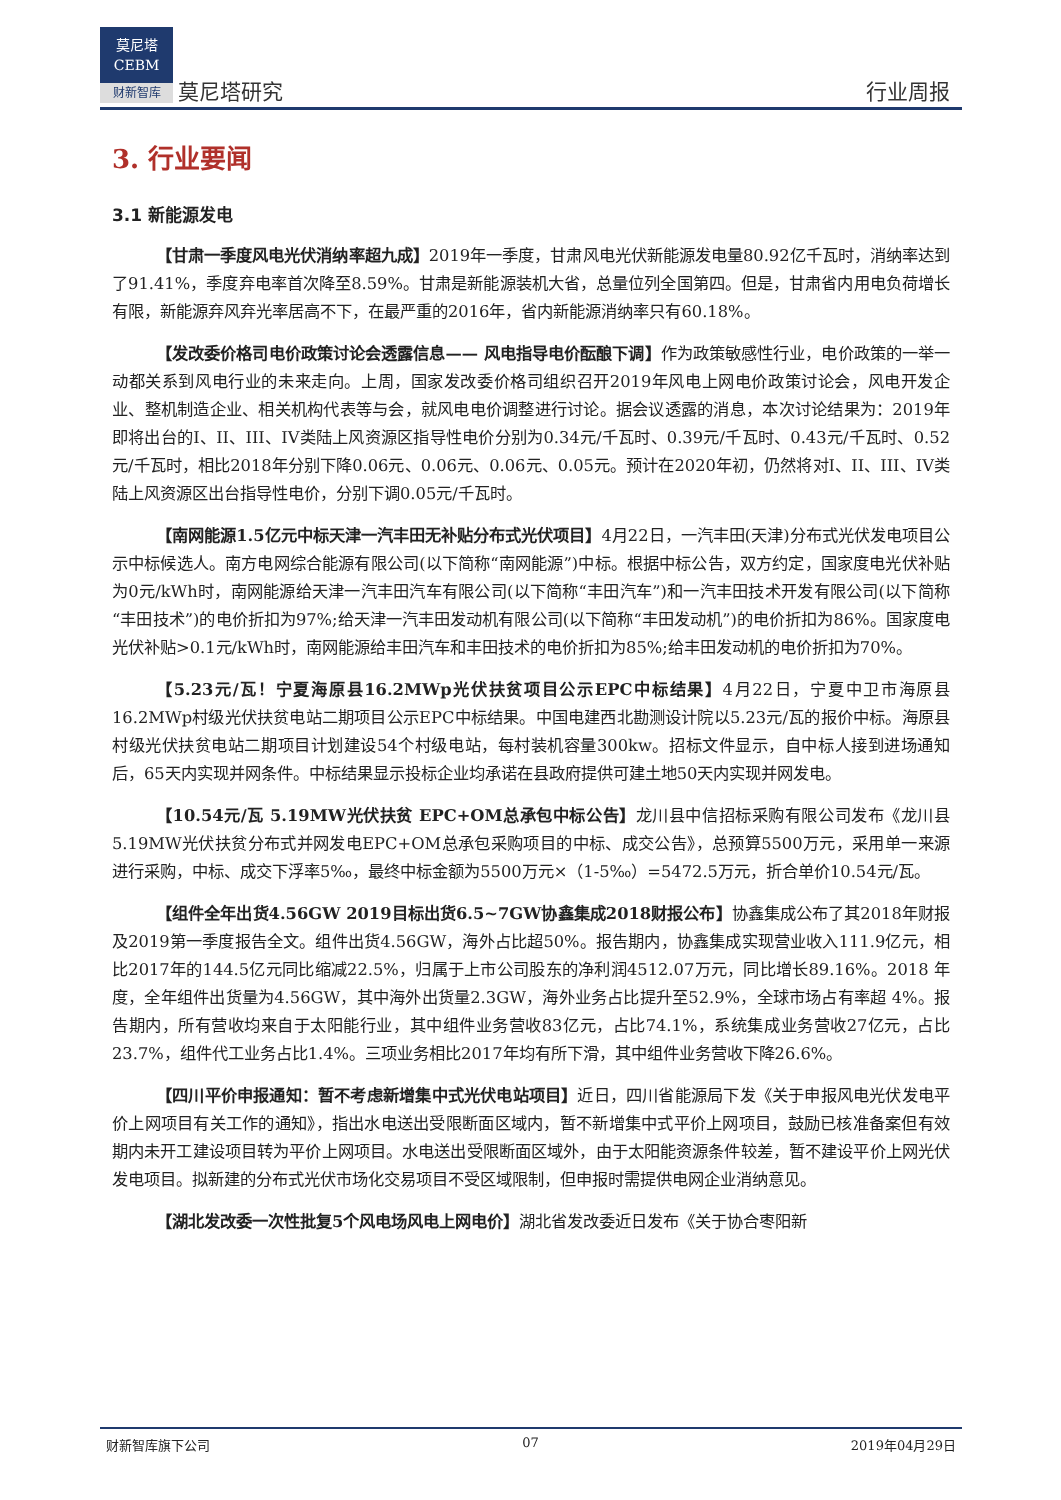莫尼塔
CEBM
财新智库
莫尼塔研究 行业周报
3. 行业要闻
3.1 新能源发电
【甘肃一季度风电光伏消纳率超九成】2019年一季度，甘肃风电光伏新能源发电量80.92亿千瓦时，消纳率达到了91.41%，季度弃电率首次降至8.59%。甘肃是新能源装机大省，总量位列全国第四。但是，甘肃省内用电负荷增长有限，新能源弃风弃光率居高不下，在最严重的2016年，省内新能源消纳率只有60.18%。
【发改委价格司电价政策讨论会透露信息—— 风电指导电价酝酿下调】作为政策敏感性行业，电价政策的一举一动都关系到风电行业的未来走向。上周，国家发改委价格司组织召开2019年风电上网电价政策讨论会，风电开发企业、整机制造企业、相关机构代表等与会，就风电电价调整进行讨论。据会议透露的消息，本次讨论结果为：2019年即将出台的I、II、III、IV类陆上风资源区指导性电价分别为0.34元/千瓦时、0.39元/千瓦时、0.43元/千瓦时、0.52元/千瓦时，相比2018年分别下降0.06元、0.06元、0.06元、0.05元。预计在2020年初，仍然将对I、II、III、IV类陆上风资源区出台指导性电价，分别下调0.05元/千瓦时。
【南网能源1.5亿元中标天津一汽丰田无补贴分布式光伏项目】4月22日，一汽丰田(天津)分布式光伏发电项目公示中标候选人。南方电网综合能源有限公司(以下简称“南网能源”)中标。根据中标公告，双方约定，国家度电光伏补贴为0元/kWh时，南网能源给天津一汽丰田汽车有限公司(以下简称“丰田汽车”)和一汽丰田技术开发有限公司(以下简称“丰田技术”)的电价折扣为97%;给天津一汽丰田发动机有限公司(以下简称“丰田发动机”)的电价折扣为86%。国家度电光伏补贴>0.1元/kWh时，南网能源给丰田汽车和丰田技术的电价折扣为85%;给丰田发动机的电价折扣为70%。
【5.23元/瓦！宁夏海原县16.2MWp光伏扶贫项目公示EPC中标结果】4月22日，宁夏中卫市海原县16.2MWp村级光伏扶贫电站二期项目公示EPC中标结果。中国电建西北勘测设计院以5.23元/瓦的报价中标。海原县村级光伏扶贫电站二期项目计划建设54个村级电站，每村装机容量300kw。招标文件显示，自中标人接到进场通知后，65天内实现并网条件。中标结果显示投标企业均承诺在县政府提供可建土地50天内实现并网发电。
【10.54元/瓦 5.19MW光伏扶贫 EPC+OM总承包中标公告】龙川县中信招标采购有限公司发布《龙川县5.19MW光伏扶贫分布式并网发电EPC+OM总承包采购项目的中标、成交公告》，总预算5500万元，采用单一来源进行采购，中标、成交下浮率5‰，最终中标金额为5500万元×（1-5‰）=5472.5万元，折合单价10.54元/瓦。
【组件全年出货4.56GW 2019目标出货6.5~7GW协鑫集成2018财报公布】协鑫集成公布了其2018年财报及2019第一季度报告全文。组件出货4.56GW，海外占比超50%。报告期内，协鑫集成实现营业收入111.9亿元，相比2017年的144.5亿元同比缩减22.5%，归属于上市公司股东的净利润4512.07万元，同比增长89.16%。2018 年度，全年组件出货量为4.56GW，其中海外出货量2.3GW，海外业务占比提升至52.9%，全球市场占有率超 4%。报告期内，所有营收均来自于太阳能行业，其中组件业务营收83亿元，占比74.1%，系统集成业务营收27亿元，占比23.7%，组件代工业务占比1.4%。三项业务相比2017年均有所下滑，其中组件业务营收下降26.6%。
【四川平价申报通知：暂不考虑新增集中式光伏电站项目】近日，四川省能源局下发《关于申报风电光伏发电平价上网项目有关工作的通知》，指出水电送出受限断面区域内，暂不新增集中式平价上网项目，鼓励已核准备案但有效期内未开工建设项目转为平价上网项目。水电送出受限断面区域外，由于太阳能资源条件较差，暂不建设平价上网光伏发电项目。拟新建的分布式光伏市场化交易项目不受区域限制，但申报时需提供电网企业消纳意见。
【湖北发改委一次性批复5个风电场风电上网电价】湖北省发改委近日发布《关于协合枣阳新
财新智库旗下公司 07 2019年04月29日